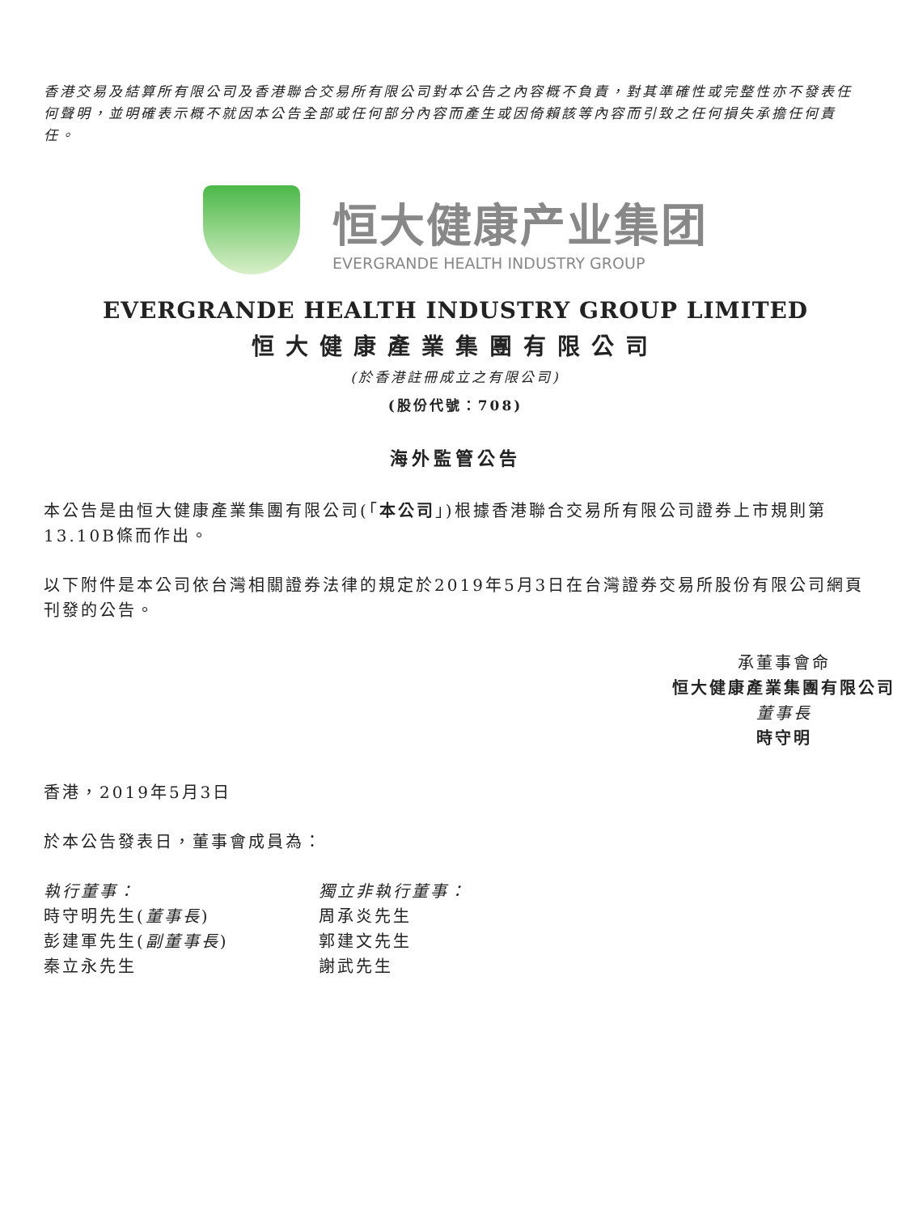香港交易及結算所有限公司及香港聯合交易所有限公司對本公告之內容概不負責，對其準確性或完整性亦不發表任何聲明，並明確表示概不就因本公告全部或任何部分內容而產生或因倚賴該等內容而引致之任何損失承擔任何責任。
恒大健康产业集团
EVERGRANDE HEALTH INDUSTRY GROUP
EVERGRANDE HEALTH INDUSTRY GROUP LIMITED
恒大健康產業集團有限公司
(於香港註冊成立之有限公司)
(股份代號：708)
海外監管公告
本公告是由恒大健康產業集團有限公司(「本公司」)根據香港聯合交易所有限公司證券上市規則第13.10B條而作出。
以下附件是本公司依台灣相關證券法律的規定於2019年5月3日在台灣證券交易所股份有限公司網頁刊發的公告。
承董事會命
恒大健康產業集團有限公司
董事長
時守明
香港，2019年5月3日
於本公告發表日，董事會成員為：
執行董事：
時守明先生(董事長)
彭建軍先生(副董事長)
秦立永先生
獨立非執行董事：
周承炎先生
郭建文先生
謝武先生